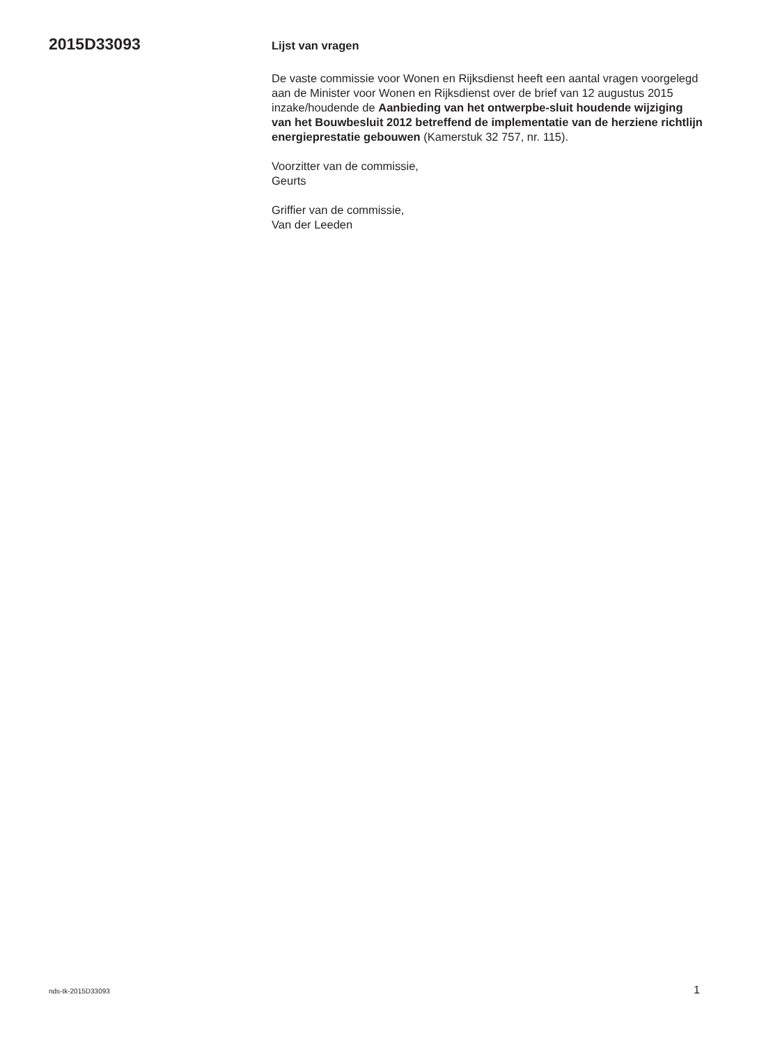2015D33093
Lijst van vragen
De vaste commissie voor Wonen en Rijksdienst heeft een aantal vragen voorgelegd aan de Minister voor Wonen en Rijksdienst over de brief van 12 augustus 2015 inzake/houdende de Aanbieding van het ontwerpbe-sluit houdende wijziging van het Bouwbesluit 2012 betreffend de implementatie van de herziene richtlijn energieprestatie gebouwen (Kamerstuk 32 757, nr. 115).
Voorzitter van de commissie,
Geurts
Griffier van de commissie,
Van der Leeden
nds-tk-2015D33093 1